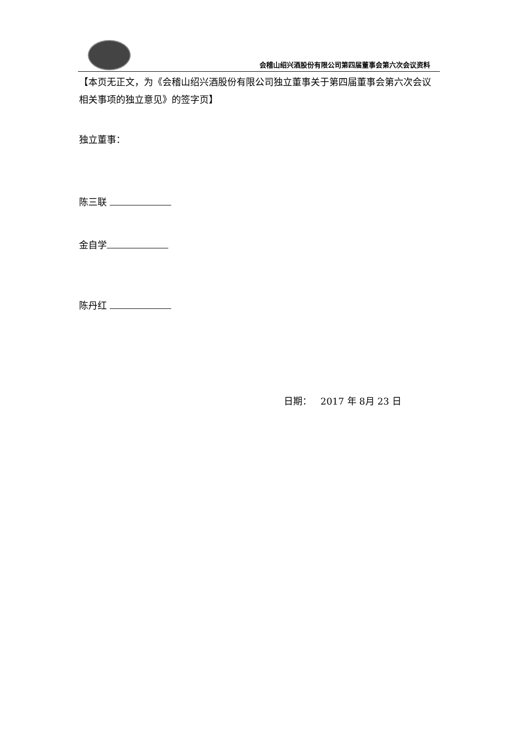会稽山绍兴酒股份有限公司第四届董事会第六次会议资料
【本页无正文，为《会稽山绍兴酒股份有限公司独立董事关于第四届董事会第六次会议相关事项的独立意见》的签字页】
独立董事：
陈三联
金自学
陈丹红
日期： 2017 年 8月 23 日